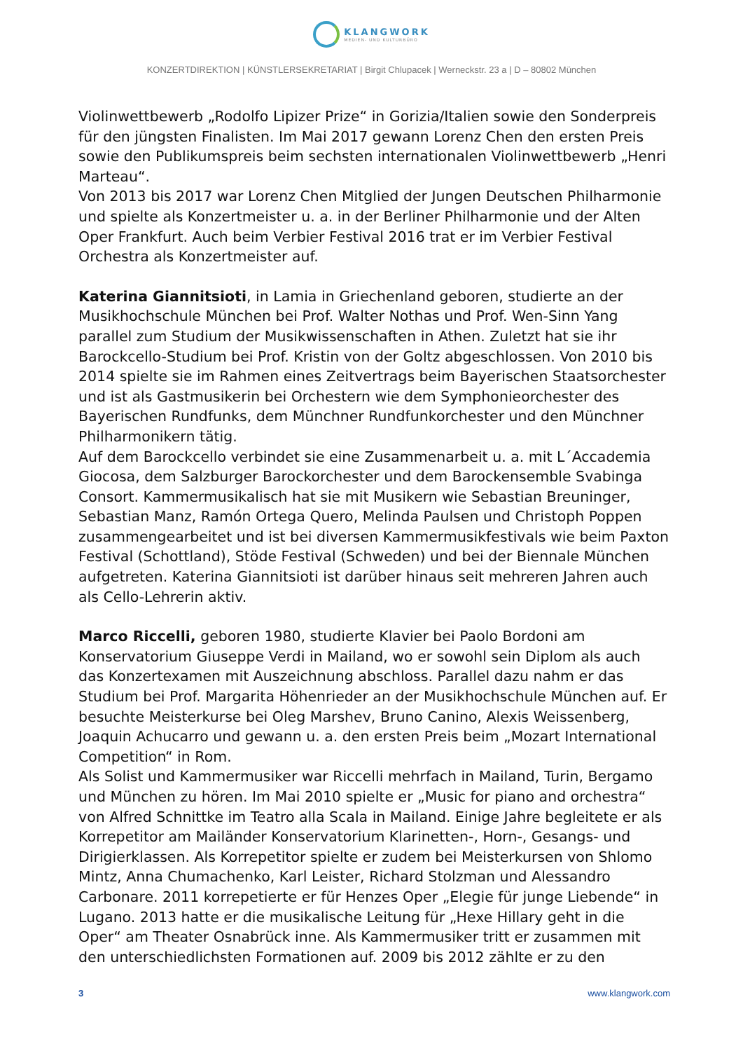KLANGWORK
MEDIEN- UND KULTURBÜRO
KONZERTDIREKTION | KÜNSTLERSEKRETARIAT | Birgit Chlupacek | Werneckstr. 23 a | D – 80802 München
Violinwettbewerb „Rodolfo Lipizer Prize“ in Gorizia/Italien sowie den Sonderpreis für den jüngsten Finalisten. Im Mai 2017 gewann Lorenz Chen den ersten Preis sowie den Publikumspreis beim sechsten internationalen Violinwettbewerb „Henri Marteau“.
Von 2013 bis 2017 war Lorenz Chen Mitglied der Jungen Deutschen Philharmonie und spielte als Konzertmeister u. a. in der Berliner Philharmonie und der Alten Oper Frankfurt. Auch beim Verbier Festival 2016 trat er im Verbier Festival Orchestra als Konzertmeister auf.
Katerina Giannitsioti, in Lamia in Griechenland geboren, studierte an der Musikhochschule München bei Prof. Walter Nothas und Prof. Wen-Sinn Yang parallel zum Studium der Musikwissenschaften in Athen. Zuletzt hat sie ihr Barockcello-Studium bei Prof. Kristin von der Goltz abgeschlossen. Von 2010 bis 2014 spielte sie im Rahmen eines Zeitvertrags beim Bayerischen Staatsorchester und ist als Gastmusikerin bei Orchestern wie dem Symphonieorchester des Bayerischen Rundfunks, dem Münchner Rundfunkorchester und den Münchner Philharmonikern tätig.
Auf dem Barockcello verbindet sie eine Zusammenarbeit u. a. mit L´Accademia Giocosa, dem Salzburger Barockorchester und dem Barockensemble Svabinga Consort. Kammermusikalisch hat sie mit Musikern wie Sebastian Breuninger, Sebastian Manz, Ramón Ortega Quero, Melinda Paulsen und Christoph Poppen zusammengearbeitet und ist bei diversen Kammermusikfestivals wie beim Paxton Festival (Schottland), Stöde Festival (Schweden) und bei der Biennale München aufgetreten. Katerina Giannitsioti ist darüber hinaus seit mehreren Jahren auch als Cello-Lehrerin aktiv.
Marco Riccelli, geboren 1980, studierte Klavier bei Paolo Bordoni am Konservatorium Giuseppe Verdi in Mailand, wo er sowohl sein Diplom als auch das Konzertexamen mit Auszeichnung abschloss. Parallel dazu nahm er das Studium bei Prof. Margarita Höhenrieder an der Musikhochschule München auf. Er besuchte Meisterkurse bei Oleg Marshev, Bruno Canino, Alexis Weissenberg, Joaquin Achucarro und gewann u. a. den ersten Preis beim „Mozart International Competition“ in Rom.
Als Solist und Kammermusiker war Riccelli mehrfach in Mailand, Turin, Bergamo und München zu hören. Im Mai 2010 spielte er „Music for piano and orchestra“ von Alfred Schnittke im Teatro alla Scala in Mailand. Einige Jahre begleitete er als Korrepetitor am Mailänder Konservatorium Klarinetten-, Horn-, Gesangs- und Dirigierklassen. Als Korrepetitor spielte er zudem bei Meisterkursen von Shlomo Mintz, Anna Chumachenko, Karl Leister, Richard Stolzman und Alessandro Carbonare. 2011 korrepetierte er für Henzes Oper „Elegie für junge Liebende“ in Lugano. 2013 hatte er die musikalische Leitung für „Hexe Hillary geht in die Oper“ am Theater Osnabrück inne. Als Kammermusiker tritt er zusammen mit den unterschiedlichsten Formationen auf. 2009 bis 2012 zählte er zu den
3 www.klangwork.com